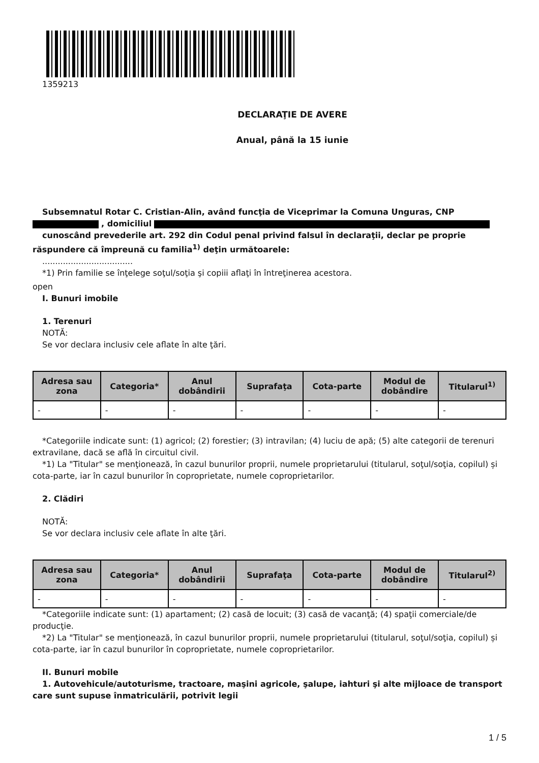1359213
DECLARAŢIE DE AVERE
Anual, până la 15 iunie
Subsemnatul Rotar C. Cristian-Alin, având funcţia de Viceprimar la Comuna Unguras, CNP
, domiciliul
cunoscând prevederile art. 292 din Codul penal privind falsul în declaraţii, declar pe proprie răspundere că împreună cu familia<sup>1)</sup> deţin următoarele:
...................................
*1) Prin familie se înţelege soţul/soţia şi copiii aflaţi în întreţinerea acestora.
open
I. Bunuri imobile
1. Terenuri
NOTĂ:
Se vor declara inclusiv cele aflate în alte ţări.
| Adresa sau zona | Categoria* | Anul dobândirii | Suprafaţa | Cota-parte | Modul de dobândire | Titularul<sup>1)</sup> |
| --- | --- | --- | --- | --- | --- | --- |
| - | - | - | - | - | - | - |
*Categoriile indicate sunt: (1) agricol; (2) forestier; (3) intravilan; (4) luciu de apă; (5) alte categorii de terenuri extravilane, dacă se află în circuitul civil.
*1) La "Titular" se menţionează, în cazul bunurilor proprii, numele proprietarului (titularul, soţul/soţia, copilul) și cota-parte, iar în cazul bunurilor în coproprietate, numele coproprietarilor.
2. Clădiri
NOTĂ:
Se vor declara inclusiv cele aflate în alte ţări.
| Adresa sau zona | Categoria* | Anul dobândirii | Suprafaţa | Cota-parte | Modul de dobândire | Titularul<sup>2)</sup> |
| --- | --- | --- | --- | --- | --- | --- |
| - | - | - | - | - | - | - |
*Categoriile indicate sunt: (1) apartament; (2) casă de locuit; (3) casă de vacanţă; (4) spaţii comerciale/de producţie.
*2) La "Titular" se menţionează, în cazul bunurilor proprii, numele proprietarului (titularul, soţul/soţia, copilul) și cota-parte, iar în cazul bunurilor în coproprietate, numele coproprietarilor.
II. Bunuri mobile
1. Autovehicule/autoturisme, tractoare, maşini agricole, şalupe, iahturi şi alte mijloace de transport care sunt supuse înmatriculării, potrivit legii
1 / 5